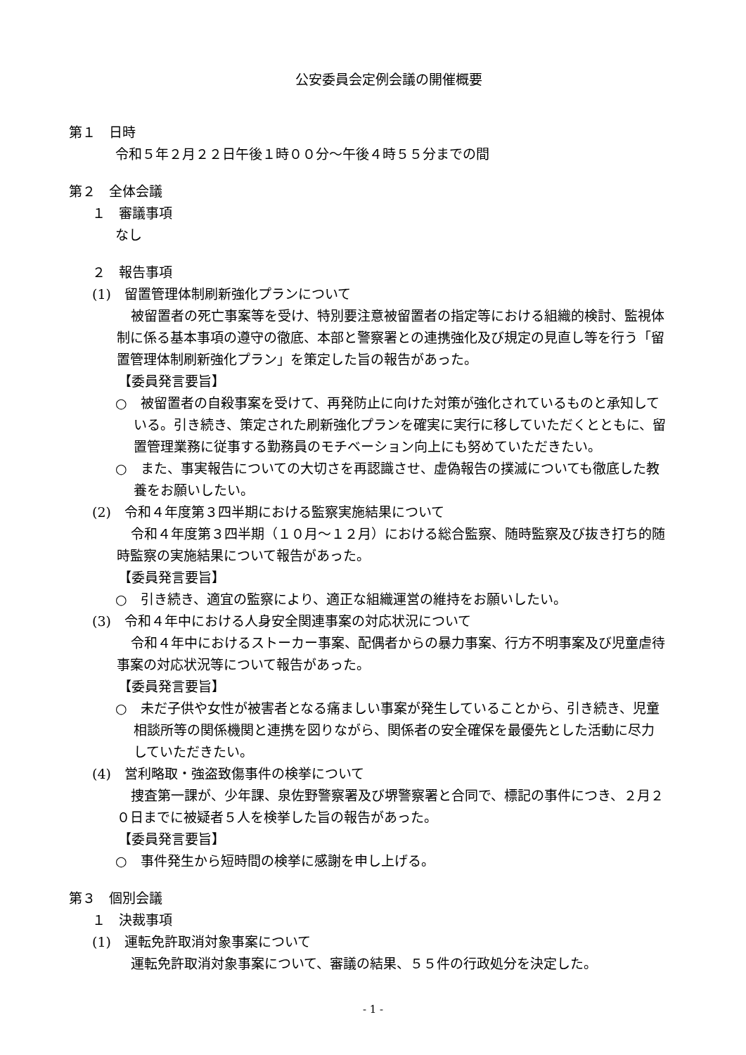公安委員会定例会議の開催概要
第１　日時
令和５年２月２２日午後１時００分～午後４時５５分までの間
第２　全体会議
　１　審議事項
なし
　２　報告事項
　(1)　留置管理体制刷新強化プランについて
被留置者の死亡事案等を受け、特別要注意被留置者の指定等における組織的検討、監視体制に係る基本事項の遵守の徹底、本部と警察署との連携強化及び規定の見直し等を行う「留置管理体制刷新強化プラン」を策定した旨の報告があった。
【委員発言要旨】
○　被留置者の自殺事案を受けて、再発防止に向けた対策が強化されているものと承知している。引き続き、策定された刷新強化プランを確実に実行に移していただくとともに、留置管理業務に従事する勤務員のモチベーション向上にも努めていただきたい。
○　また、事実報告についての大切さを再認識させ、虚偽報告の撲滅についても徹底した教養をお願いしたい。
　(2)　令和４年度第３四半期における監察実施結果について
令和４年度第３四半期（１０月～１２月）における総合監察、随時監察及び抜き打ち的随時監察の実施結果について報告があった。
【委員発言要旨】
○　引き続き、適宜の監察により、適正な組織運営の維持をお願いしたい。
　(3)　令和４年中における人身安全関連事案の対応状況について
令和４年中におけるストーカー事案、配偶者からの暴力事案、行方不明事案及び児童虐待事案の対応状況等について報告があった。
【委員発言要旨】
○　未だ子供や女性が被害者となる痛ましい事案が発生していることから、引き続き、児童相談所等の関係機関と連携を図りながら、関係者の安全確保を最優先とした活動に尽力していただきたい。
　(4)　営利略取・強盗致傷事件の検挙について
捜査第一課が、少年課、泉佐野警察署及び堺警察署と合同で、標記の事件につき、２月２０日までに被疑者５人を検挙した旨の報告があった。
【委員発言要旨】
○　事件発生から短時間の検挙に感謝を申し上げる。
第３　個別会議
　１　決裁事項
　(1)　運転免許取消対象事案について
運転免許取消対象事案について、審議の結果、５５件の行政処分を決定した。
- 1 -